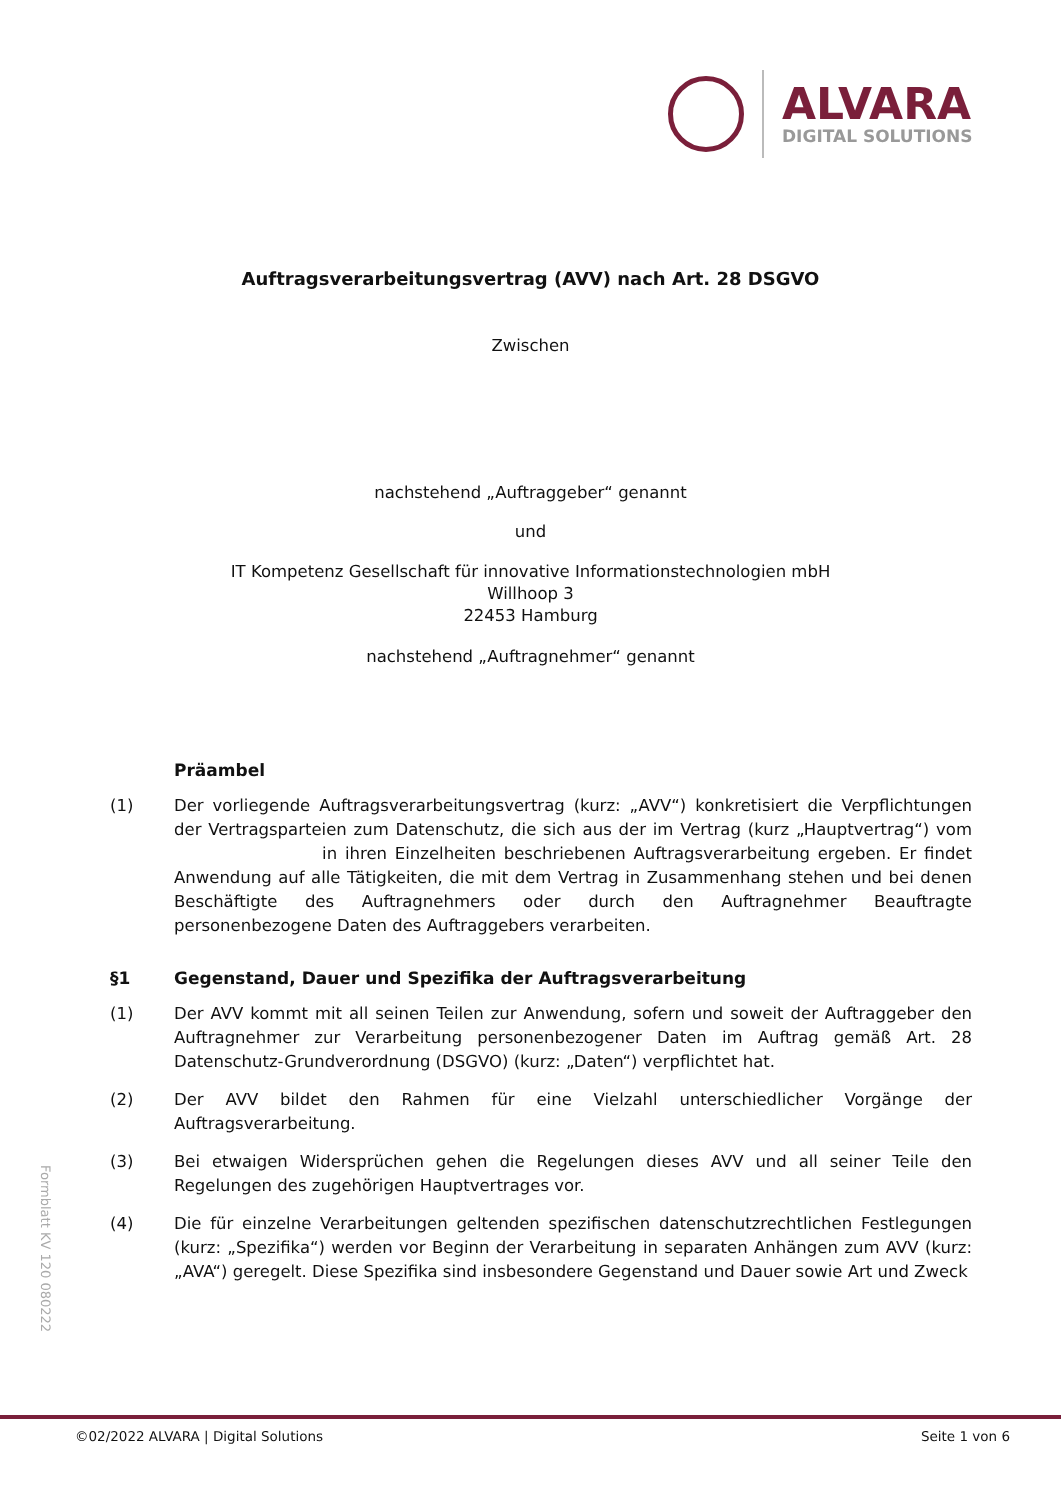ALVARA
DIGITAL SOLUTIONS
Auftragsverarbeitungsvertrag (AVV) nach Art. 28 DSGVO
Zwischen
nachstehend „Auftraggeber“ genannt
und
IT Kompetenz Gesellschaft für innovative Informationstechnologien mbH
Willhoop 3
22453 Hamburg
nachstehend „Auftragnehmer“ genannt
Präambel
(1) Der vorliegende Auftragsverarbeitungsvertrag (kurz: „AVV“) konkretisiert die Verpflichtungen der Vertragsparteien zum Datenschutz, die sich aus der im Vertrag (kurz „Hauptvertrag“) vom in ihren Einzelheiten beschriebenen Auftragsverarbeitung ergeben. Er findet Anwendung auf alle Tätigkeiten, die mit dem Vertrag in Zusammenhang stehen und bei denen Beschäftigte des Auftragnehmers oder durch den Auftragnehmer Beauftragte personenbezogene Daten des Auftraggebers verarbeiten.
§1 Gegenstand, Dauer und Spezifika der Auftragsverarbeitung
(1) Der AVV kommt mit all seinen Teilen zur Anwendung, sofern und soweit der Auftraggeber den Auftragnehmer zur Verarbeitung personenbezogener Daten im Auftrag gemäß Art. 28 Datenschutz-Grundverordnung (DSGVO) (kurz: „Daten“) verpflichtet hat.
(2) Der AVV bildet den Rahmen für eine Vielzahl unterschiedlicher Vorgänge der Auftragsverarbeitung.
(3) Bei etwaigen Widersprüchen gehen die Regelungen dieses AVV und all seiner Teile den Regelungen des zugehörigen Hauptvertrages vor.
(4) Die für einzelne Verarbeitungen geltenden spezifischen datenschutzrechtlichen Festlegungen (kurz: „Spezifika“) werden vor Beginn der Verarbeitung in separaten Anhängen zum AVV (kurz: „AVA“) geregelt. Diese Spezifika sind insbesondere Gegenstand und Dauer sowie Art und Zweck
Formblatt KV 120 080222
©02/2022 ALVARA | Digital Solutions Seite 1 von 6